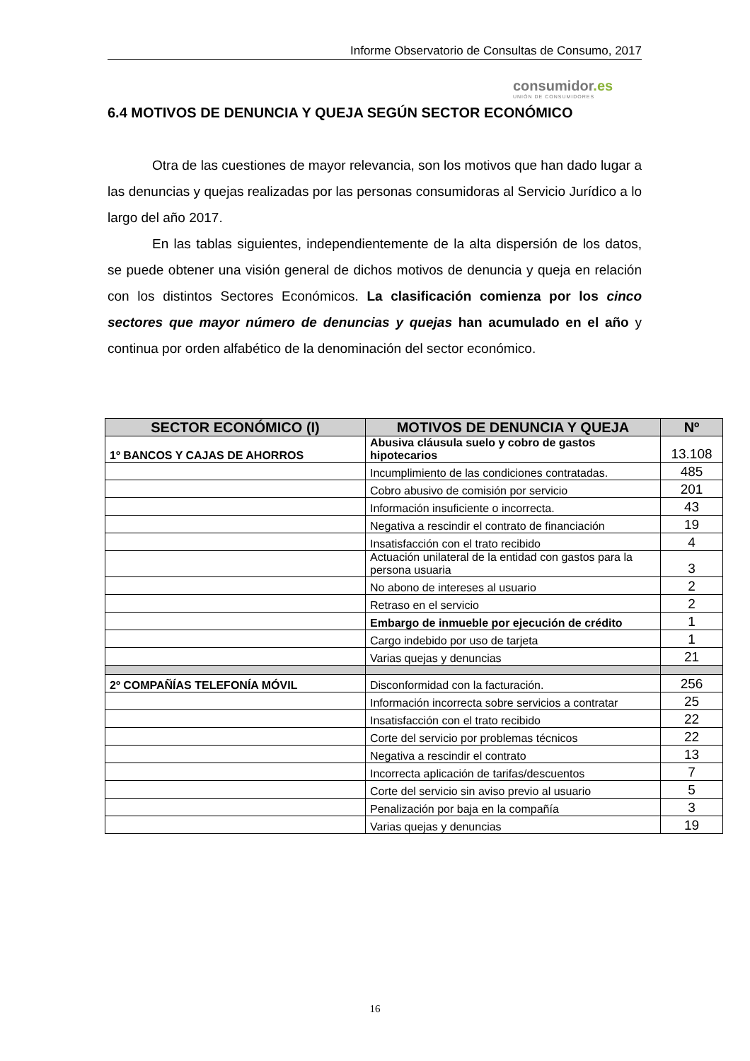Informe Observatorio de Consultas de Consumo, 2017
consumidor.es
UNIÓN DE CONSUMIDORES
6.4 MOTIVOS DE DENUNCIA Y QUEJA SEGÚN SECTOR ECONÓMICO
Otra de las cuestiones de mayor relevancia, son los motivos que han dado lugar a las denuncias y quejas realizadas por las personas consumidoras al Servicio Jurídico a lo largo del año 2017.
En las tablas siguientes, independientemente de la alta dispersión de los datos, se puede obtener una visión general de dichos motivos de denuncia y queja en relación con los distintos Sectores Económicos. La clasificación comienza por los cinco sectores que mayor número de denuncias y quejas han acumulado en el año y continua por orden alfabético de la denominación del sector económico.
| SECTOR ECONÓMICO (I) | MOTIVOS DE DENUNCIA Y QUEJA | Nº |
| --- | --- | --- |
| 1º BANCOS Y CAJAS DE AHORROS | Abusiva cláusula suelo y cobro de gastos hipotecarios | 13.108 |
| | Incumplimiento de las condiciones contratadas. | 485 |
| | Cobro abusivo de comisión por servicio | 201 |
| | Información insuficiente o incorrecta. | 43 |
| | Negativa a rescindir el contrato de financiación | 19 |
| | Insatisfacción con el trato recibido | 4 |
| | Actuación unilateral de la entidad con gastos para la persona usuaria | 3 |
| | No abono de intereses al usuario | 2 |
| | Retraso en el servicio | 2 |
| | Embargo de inmueble por ejecución de crédito | 1 |
| | Cargo indebido por uso de tarjeta | 1 |
| | Varias quejas y denuncias | 21 |
| 2º COMPAÑÍAS TELEFONÍA MÓVIL | Disconformidad con la facturación. | 256 |
| | Información incorrecta sobre servicios a contratar | 25 |
| | Insatisfacción con el trato recibido | 22 |
| | Corte del servicio por problemas técnicos | 22 |
| | Negativa a rescindir el contrato | 13 |
| | Incorrecta aplicación de tarifas/descuentos | 7 |
| | Corte del servicio sin aviso previo al usuario | 5 |
| | Penalización por baja en la compañía | 3 |
| | Varias quejas y denuncias | 19 |
16